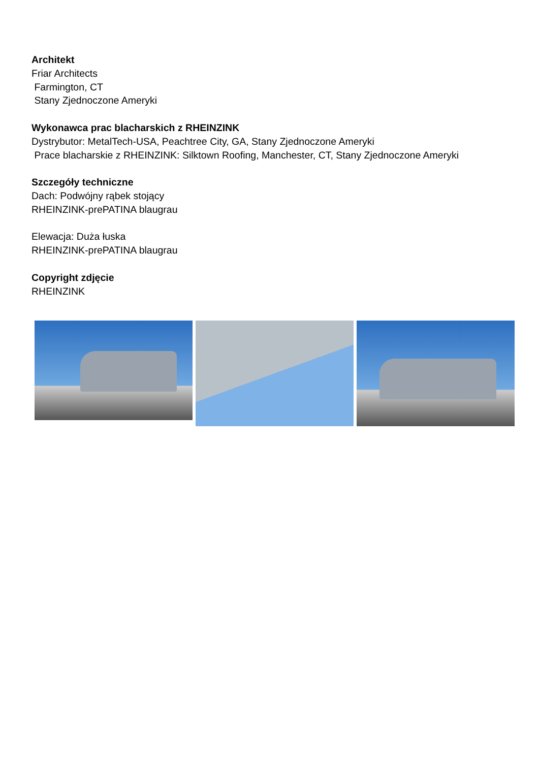Architekt
Friar Architects
Farmington, CT
Stany Zjednoczone Ameryki
Wykonawca prac blacharskich z RHEINZINK
Dystrybutor: MetalTech-USA, Peachtree City, GA, Stany Zjednoczone Ameryki
Prace blacharskie z RHEINZINK: Silktown Roofing, Manchester, CT, Stany Zjednoczone Ameryki
Szczegóły techniczne
Dach: Podwójny rąbek stojący
RHEINZINK-prePATINA blaugrau
Elewacja: Duża łuska
RHEINZINK-prePATINA blaugrau
Copyright zdjęcie
RHEINZINK